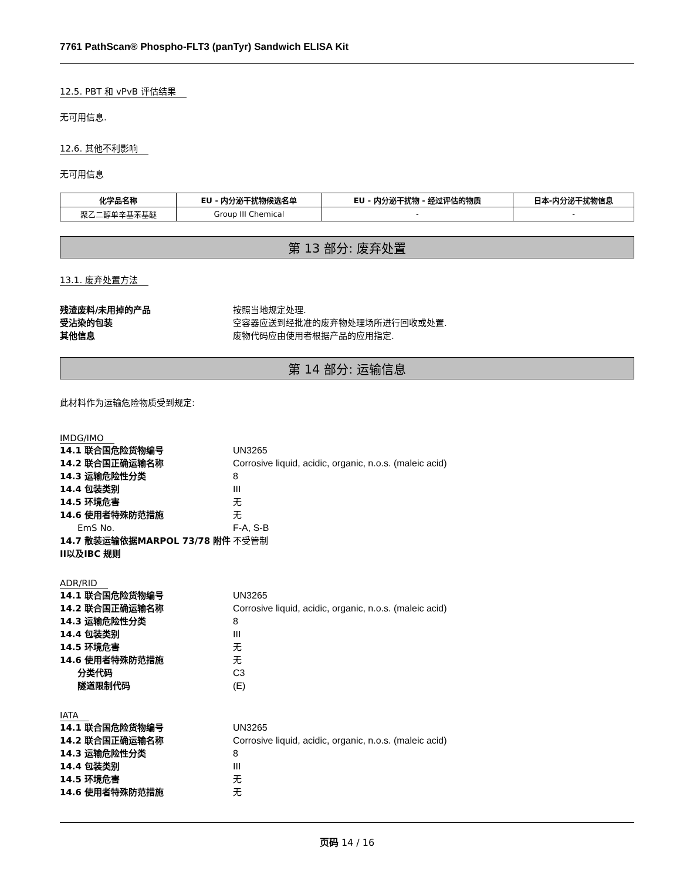7761 PathScan® Phospho-FLT3 (panTyr) Sandwich ELISA Kit
12.5. PBT 和 vPvB 评估结果
无可用信息.
12.6. 其他不利影响
无可用信息
| 化学品名称 | EU - 内分泌干扰物候选名单 | EU - 内分泌干扰物 - 经过评估的物质 | 日本-内分泌干扰物信息 |
| --- | --- | --- | --- |
| 聚乙二醇单辛基苯基醚 | Group III Chemical | - | - |
第 13 部分: 废弃处置
13.1. 废弃处置方法
残渣废料/未用掉的产品 按照当地规定处理. 受沾染的包装 空容器应送到经批准的废弃物处理场所进行回收或处置. 其他信息 废物代码应由使用者根据产品的应用指定.
第 14 部分: 运输信息
此材料作为运输危险物质受到规定:
IMDG/IMO
14.1 联合国危险货物编号 UN3265 14.2 联合国正确运输名称 Corrosive liquid, acidic, organic, n.o.s. (maleic acid) 14.3 运输危险性分类 8 14.4 包装类别 III 14.5 环境危害 无 14.6 使用者特殊防范措施 无 EmS No. F-A, S-B 14.7 散装运输依据MARPOL 73/78 附件II以及IBC 规则 不受管制
ADR/RID
14.1 联合国危险货物编号 UN3265 14.2 联合国正确运输名称 Corrosive liquid, acidic, organic, n.o.s. (maleic acid) 14.3 运输危险性分类 8 14.4 包装类别 III 14.5 环境危害 无 14.6 使用者特殊防范措施 无 分类代码 C3 隧道限制代码 (E)
IATA
14.1 联合国危险货物编号 UN3265 14.2 联合国正确运输名称 Corrosive liquid, acidic, organic, n.o.s. (maleic acid) 14.3 运输危险性分类 8 14.4 包装类别 III 14.5 环境危害 无 14.6 使用者特殊防范措施 无
页码 14 / 16